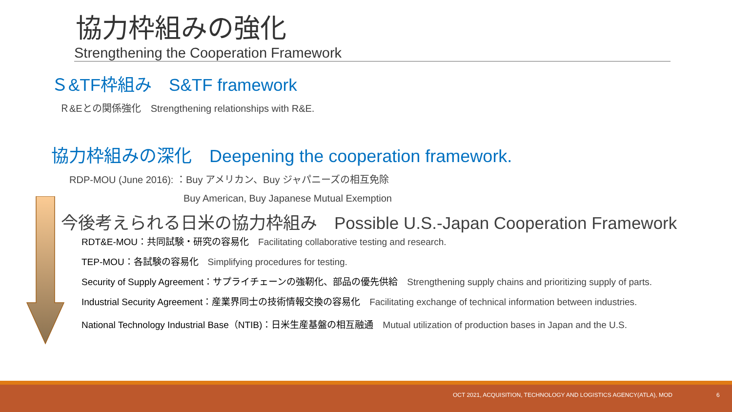協力枠組みの強化
Strengthening the Cooperation Framework
Ｓ&TF枠組み　S&TF framework
Ｒ&Eとの関係強化　Strengthening relationships with R&E.
協力枠組みの深化　Deepening the cooperation framework.
RDP-MOU (June 2016): ：Buy アメリカン、Buy ジャパニーズの相互免除
Buy American, Buy Japanese Mutual Exemption
今後考えられる日米の協力枠組み　Possible U.S.-Japan Cooperation Framework
RDT&E-MOU：共同試験・研究の容易化　Facilitating collaborative testing and research.
TEP-MOU：各試験の容易化　Simplifying procedures for testing.
Security of Supply Agreement：サプライチェーンの強靭化、部品の優先供給　Strengthening supply chains and prioritizing supply of parts.
Industrial Security Agreement：産業界同士の技術情報交換の容易化　Facilitating exchange of technical information between industries.
National Technology Industrial Base（NTIB)：日米生産基盤の相互融通　Mutual utilization of production bases in Japan and the U.S.
OCT 2021, ACQUISITION, TECHNOLOGY AND LOGISTICS AGENCY(ATLA), MOD 6